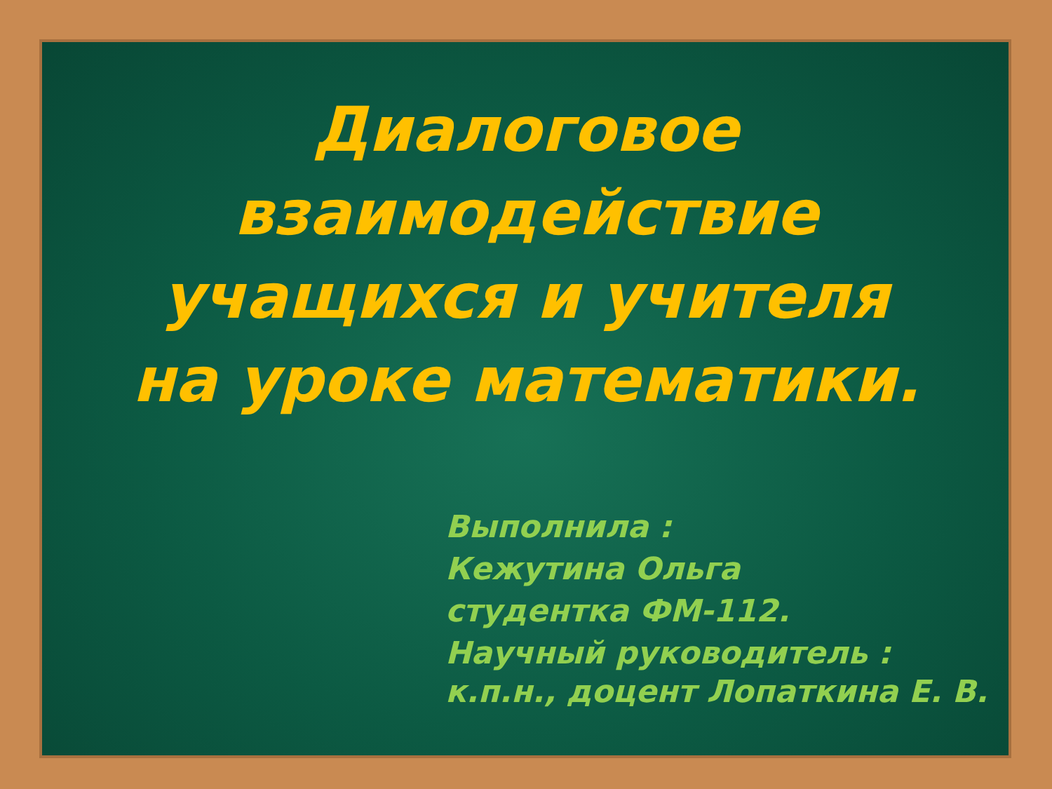Диалоговое взаимодействие учащихся и учителя на уроке математики.
Выполнила :
Кежутина Ольга
студентка ФМ-112.
Научный руководитель :
к.п.н., доцент Лопаткина Е. В.